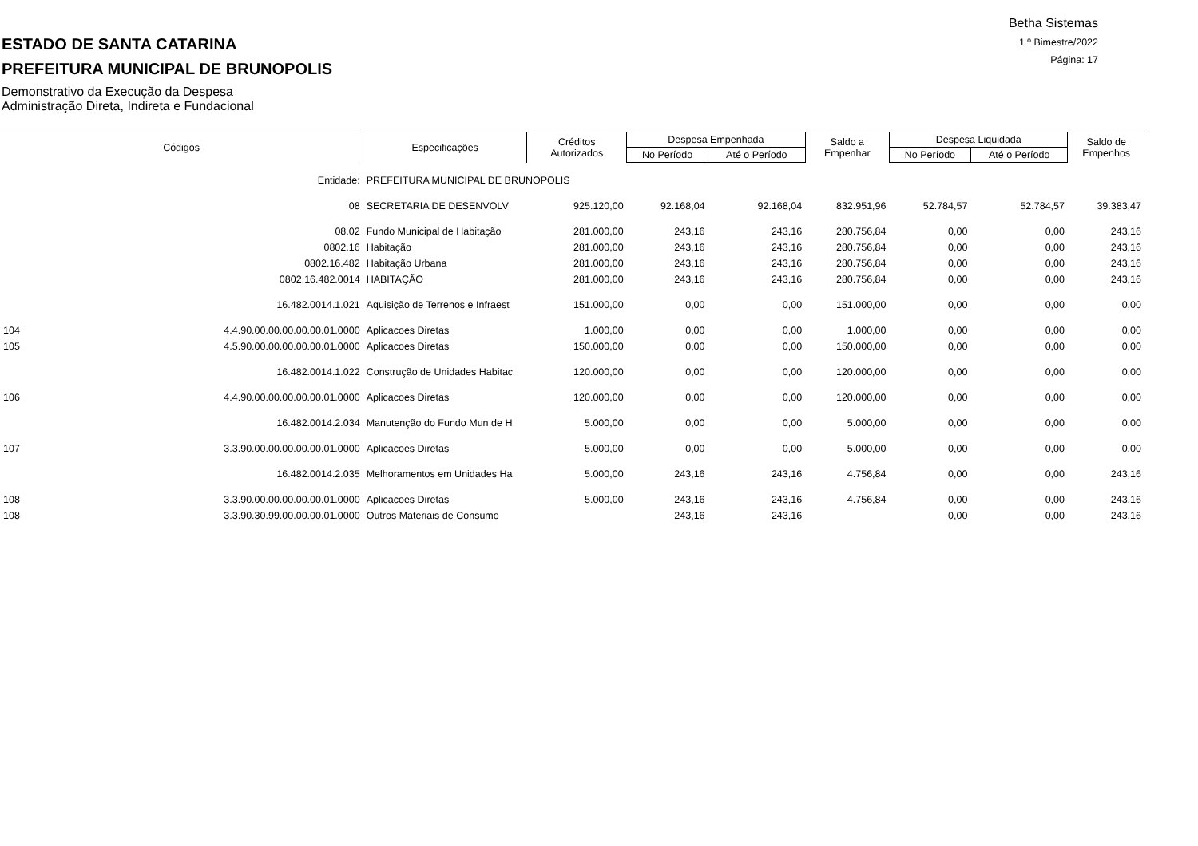Betha Sistemas
1 º Bimestre/2022
Página: 17
ESTADO DE SANTA CATARINA
PREFEITURA MUNICIPAL DE BRUNOPOLIS
Demonstrativo da Execução da Despesa
Administração Direta, Indireta e Fundacional
| Códigos | | Especificações | Créditos Autorizados | Despesa Empenhada | | Saldo a Empenhar | Despesa Liquidada | | Saldo de Empenhos |
| --- | --- | --- | --- | --- | --- | --- | --- | --- | --- |
| | | | | No Período | Até o Período | | No Período | Até o Período | |
| | Entidade: | PREFEITURA MUNICIPAL DE BRUNOPOLIS | | | | | | | |
| | 08 | SECRETARIA DE DESENVOLV | 925.120,00 | 92.168,04 | 92.168,04 | 832.951,96 | 52.784,57 | 52.784,57 | 39.383,47 |
| | 08.02 | Fundo Municipal de Habitação | 281.000,00 | 243,16 | 243,16 | 280.756,84 | 0,00 | 0,00 | 243,16 |
| | 0802.16 | Habitação | 281.000,00 | 243,16 | 243,16 | 280.756,84 | 0,00 | 0,00 | 243,16 |
| | 0802.16.482 | Habitação Urbana | 281.000,00 | 243,16 | 243,16 | 280.756,84 | 0,00 | 0,00 | 243,16 |
| | 0802.16.482.0014 | HABITAÇÃO | 281.000,00 | 243,16 | 243,16 | 280.756,84 | 0,00 | 0,00 | 243,16 |
| | 16.482.0014.1.021 | Aquisição de Terrenos e Infraest | 151.000,00 | 0,00 | 0,00 | 151.000,00 | 0,00 | 0,00 | 0,00 |
| 104 | 4.4.90.00.00.00.00.00.01.0000 | Aplicacoes Diretas | 1.000,00 | 0,00 | 0,00 | 1.000,00 | 0,00 | 0,00 | 0,00 |
| 105 | 4.5.90.00.00.00.00.00.01.0000 | Aplicacoes Diretas | 150.000,00 | 0,00 | 0,00 | 150.000,00 | 0,00 | 0,00 | 0,00 |
| | 16.482.0014.1.022 | Construção de Unidades Habitac | 120.000,00 | 0,00 | 0,00 | 120.000,00 | 0,00 | 0,00 | 0,00 |
| 106 | 4.4.90.00.00.00.00.00.01.0000 | Aplicacoes Diretas | 120.000,00 | 0,00 | 0,00 | 120.000,00 | 0,00 | 0,00 | 0,00 |
| | 16.482.0014.2.034 | Manutenção do Fundo Mun de H | 5.000,00 | 0,00 | 0,00 | 5.000,00 | 0,00 | 0,00 | 0,00 |
| 107 | 3.3.90.00.00.00.00.00.01.0000 | Aplicacoes Diretas | 5.000,00 | 0,00 | 0,00 | 5.000,00 | 0,00 | 0,00 | 0,00 |
| | 16.482.0014.2.035 | Melhoramentos em Unidades Ha | 5.000,00 | 243,16 | 243,16 | 4.756,84 | 0,00 | 0,00 | 243,16 |
| 108 | 3.3.90.00.00.00.00.00.01.0000 | Aplicacoes Diretas | 5.000,00 | 243,16 | 243,16 | 4.756,84 | 0,00 | 0,00 | 243,16 |
| 108 | 3.3.90.30.99.00.00.00.01.0000 | Outros Materiais de Consumo | | 243,16 | 243,16 | | 0,00 | 0,00 | 243,16 |